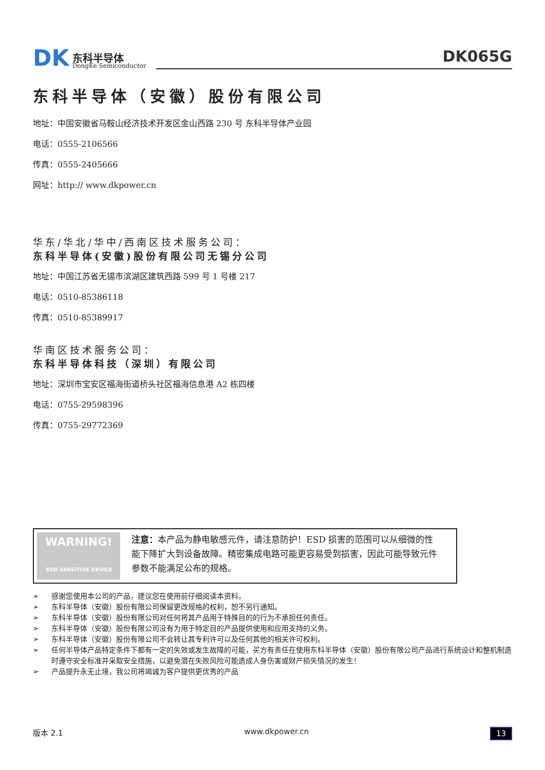DK
东科半导体
DongKe Semiconductor
DK065G
东科半导体（安徽）股份有限公司
地址：中国安徽省马鞍山经济技术开发区金山西路 230 号 东科半导体产业园
电话：0555-2106566
传真：0555-2405666
网址：http:// www.dkpower.cn
华东/华北/华中/西南区技术服务公司：
东科半导体(安徽)股份有限公司无锡分公司
地址：中国江苏省无锡市滨湖区建筑西路 599 号 1 号楼 217
电话：0510-85386118
传真：0510-85389917
华南区技术服务公司：
东科半导体科技（深圳）有限公司
地址：深圳市宝安区福海街道桥头社区福海信息港 A2 栋四楼
电话：0755-29598396
传真：0755-29772369
WARNING!
ESD SENSITIVE DEVICE
注意：本产品为静电敏感元件，请注意防护！ESD 损害的范围可以从细微的性能下降扩大到设备故障。精密集成电路可能更容易受到损害，因此可能导致元件参数不能满足公布的规格。
➢ 感谢您使用本公司的产品，建议您在使用前仔细阅读本资料。
➢ 东科半导体（安徽）股份有限公司保留更改规格的权利，恕不另行通知。
➢ 东科半导体（安徽）股份有限公司对任何将其产品用于特殊目的的行为不承担任何责任。
➢ 东科半导体（安徽）股份有限公司没有为用于特定目的产品提供使用和应用支持的义务。
➢ 东科半导体（安徽）股份有限公司不会转让其专利许可以及任何其他的相关许可权利。
➢ 任何半导体产品特定条件下都有一定的失效或发生故障的可能，买方有责任在使用东科半导体（安徽）股份有限公司产品进行系统设计和整机制造时遵守安全标准并采取安全措施，以避免潜在失败风险可能造成人身伤害或财产损失情况的发生！
➢ 产品提升永无止境，我公司将竭诚为客户提供更优秀的产品
版本 2.1 www.dkpower.cn 13